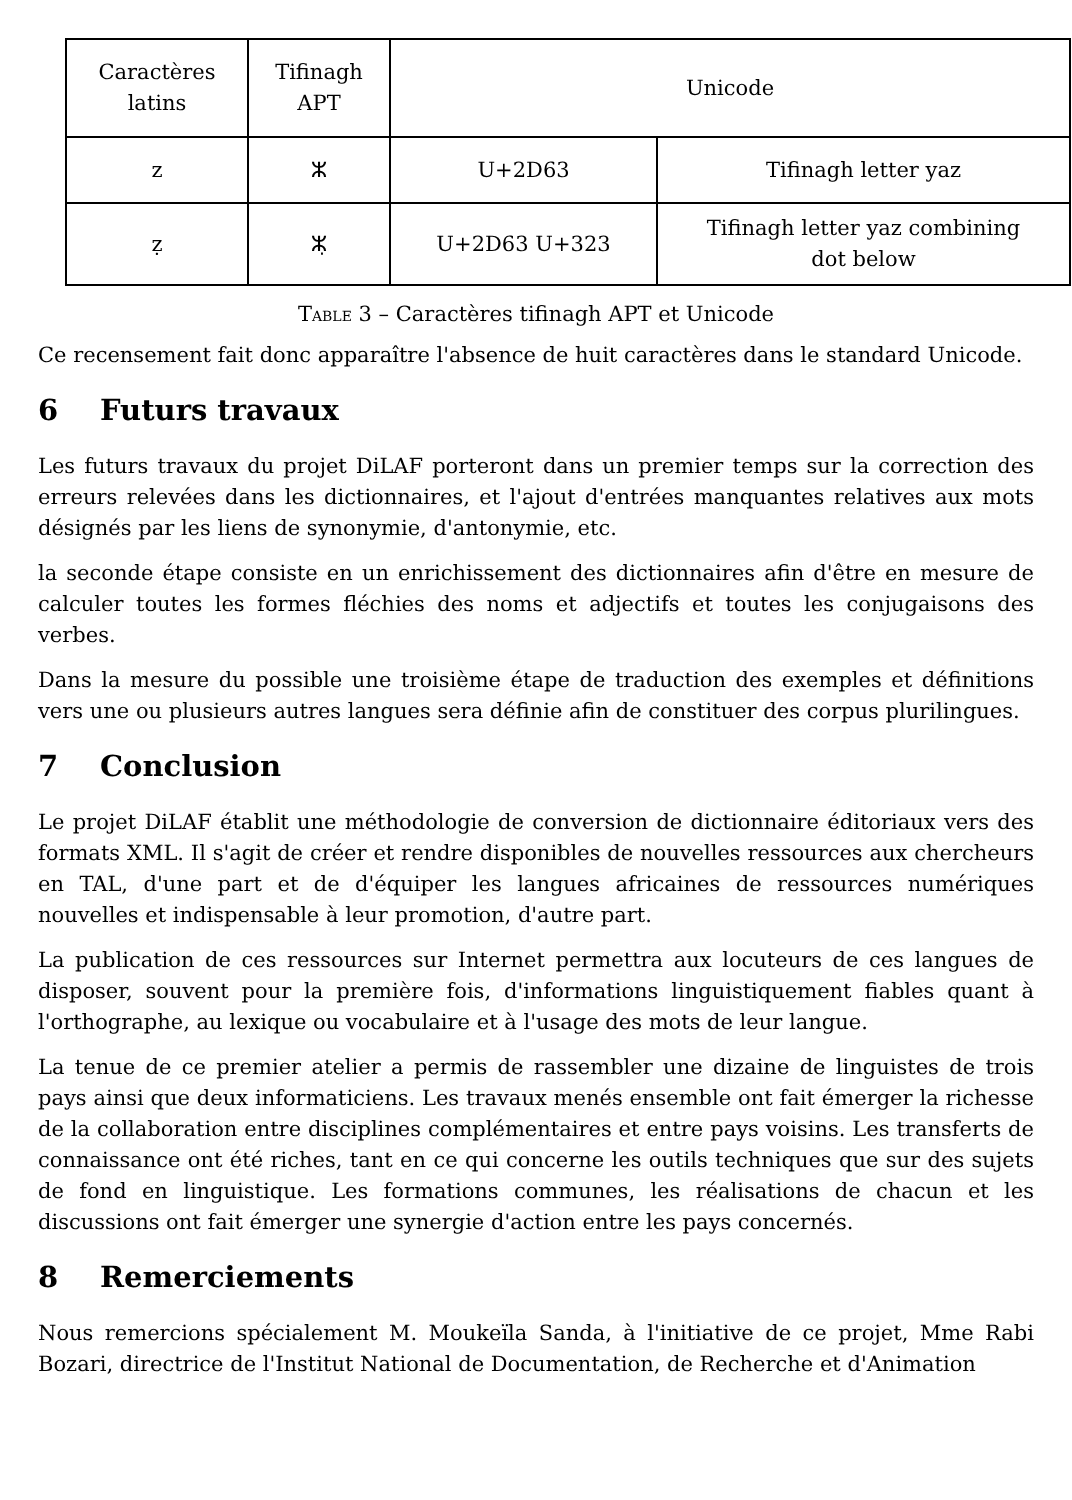| Caractères latins | Tifinagh APT | Unicode | |
| z | ⵣ | U+2D63 | Tifinagh letter yaz |
| ẓ | ⵣ̣ | U+2D63 U+323 | Tifinagh letter yaz combining dot below |
TABLE 3 – Caractères tifinagh APT et Unicode
Ce recensement fait donc apparaître l'absence de huit caractères dans le standard Unicode.
6 Futurs travaux
Les futurs travaux du projet DiLAF porteront dans un premier temps sur la correction des erreurs relevées dans les dictionnaires, et l'ajout d'entrées manquantes relatives aux mots désignés par les liens de synonymie, d'antonymie, etc.
la seconde étape consiste en un enrichissement des dictionnaires afin d'être en mesure de calculer toutes les formes fléchies des noms et adjectifs et toutes les conjugaisons des verbes.
Dans la mesure du possible une troisième étape de traduction des exemples et définitions vers une ou plusieurs autres langues sera définie afin de constituer des corpus plurilingues.
7 Conclusion
Le projet DiLAF établit une méthodologie de conversion de dictionnaire éditoriaux vers des formats XML. Il s'agit de créer et rendre disponibles de nouvelles ressources aux chercheurs en TAL, d'une part et de d'équiper les langues africaines de ressources numériques nouvelles et indispensable à leur promotion, d'autre part.
La publication de ces ressources sur Internet permettra aux locuteurs de ces langues de disposer, souvent pour la première fois, d'informations linguistiquement fiables quant à l'orthographe, au lexique ou vocabulaire et à l'usage des mots de leur langue.
La tenue de ce premier atelier a permis de rassembler une dizaine de linguistes de trois pays ainsi que deux informaticiens. Les travaux menés ensemble ont fait émerger la richesse de la collaboration entre disciplines complémentaires et entre pays voisins. Les transferts de connaissance ont été riches, tant en ce qui concerne les outils techniques que sur des sujets de fond en linguistique. Les formations communes, les réalisations de chacun et les discussions ont fait émerger une synergie d'action entre les pays concernés.
8 Remerciements
Nous remercions spécialement M. Moukeïla Sanda, à l'initiative de ce projet, Mme Rabi Bozari, directrice de l'Institut National de Documentation, de Recherche et d'Animation